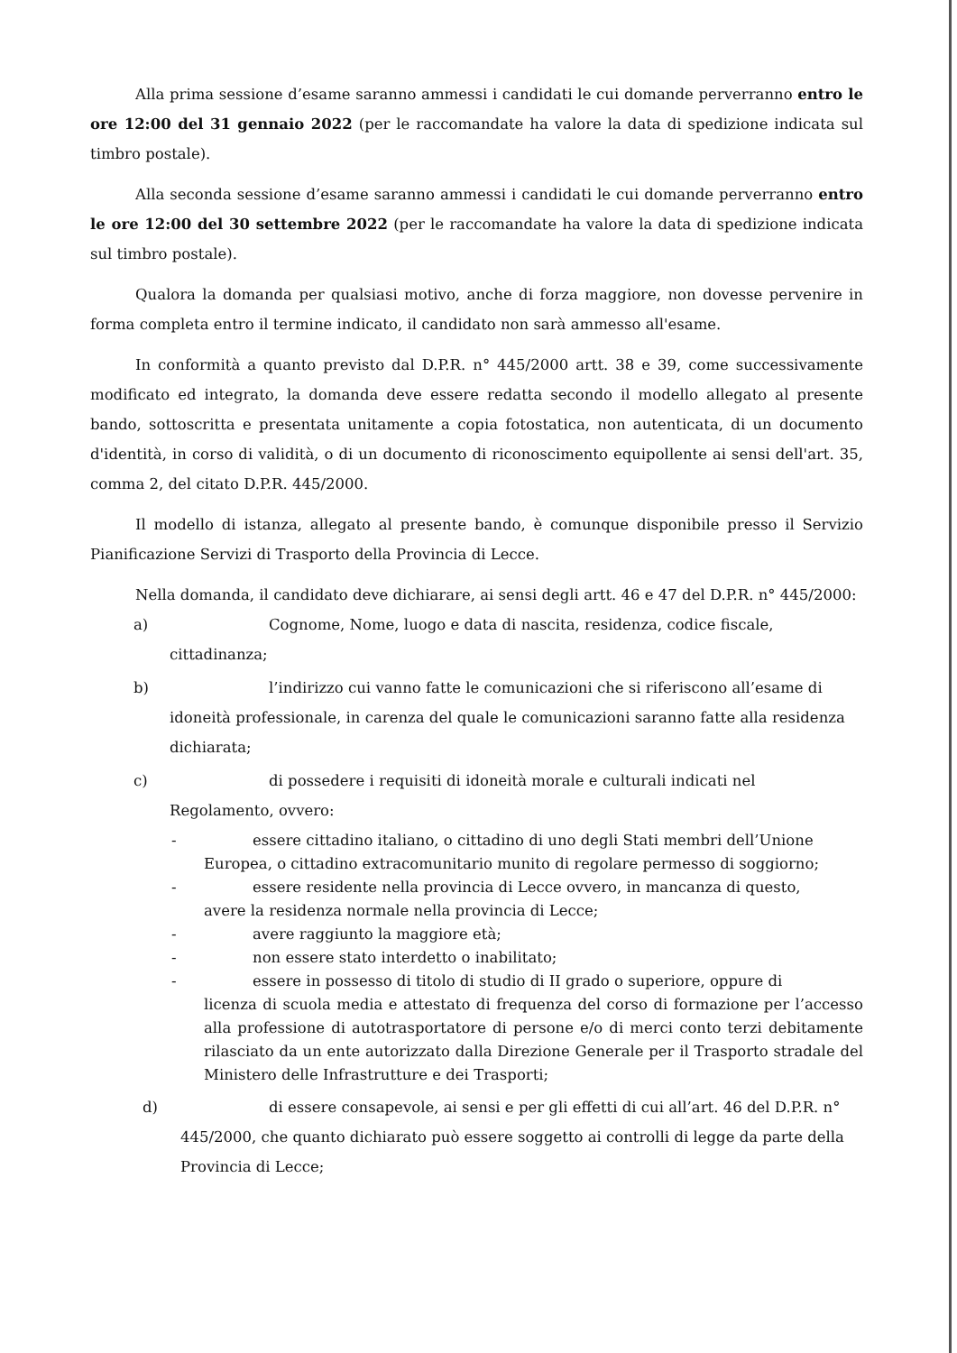Alla prima sessione d’esame saranno ammessi i candidati le cui domande perverranno entro le ore 12:00 del 31 gennaio 2022 (per le raccomandate ha valore la data di spedizione indicata sul timbro postale).
Alla seconda sessione d’esame saranno ammessi i candidati le cui domande perverranno entro le ore 12:00 del 30 settembre 2022 (per le raccomandate ha valore la data di spedizione indicata sul timbro postale).
Qualora la domanda per qualsiasi motivo, anche di forza maggiore, non dovesse pervenire in forma completa entro il termine indicato, il candidato non sarà ammesso all'esame.
In conformità a quanto previsto dal D.P.R. n° 445/2000 artt. 38 e 39, come successivamente modificato ed integrato, la domanda deve essere redatta secondo il modello allegato al presente bando, sottoscritta e presentata unitamente a copia fotostatica, non autenticata, di un documento d'identità, in corso di validità, o di un documento di riconoscimento equipollente ai sensi dell'art. 35, comma 2, del citato D.P.R. 445/2000.
Il modello di istanza, allegato al presente bando, è comunque disponibile presso il Servizio Pianificazione Servizi di Trasporto della Provincia di Lecce.
Nella domanda, il candidato deve dichiarare, ai sensi degli artt. 46 e 47 del D.P.R. n° 445/2000:
a) Cognome, Nome, luogo e data di nascita, residenza, codice fiscale,
cittadinanza;
b) l’indirizzo cui vanno fatte le comunicazioni che si riferiscono all’esame di
idoneità professionale, in carenza del quale le comunicazioni saranno fatte alla residenza dichiarata;
c) di possedere i requisiti di idoneità morale e culturali indicati nel
Regolamento, ovvero:
- essere cittadino italiano, o cittadino di uno degli Stati membri dell’Unione
Europea, o cittadino extracomunitario munito di regolare permesso di soggiorno;
- essere residente nella provincia di Lecce ovvero, in mancanza di questo,
avere la residenza normale nella provincia di Lecce;
- avere raggiunto la maggiore età;
- non essere stato interdetto o inabilitato;
- essere in possesso di titolo di studio di II grado o superiore, oppure di
licenza di scuola media e attestato di frequenza del corso di formazione per l’accesso alla professione di autotrasportatore di persone e/o di merci conto terzi debitamente rilasciato da un ente autorizzato dalla Direzione Generale per il Trasporto stradale del Ministero delle Infrastrutture e dei Trasporti;
d) di essere consapevole, ai sensi e per gli effetti di cui all’art. 46 del D.P.R. n°
445/2000, che quanto dichiarato può essere soggetto ai controlli di legge da parte della Provincia di Lecce;